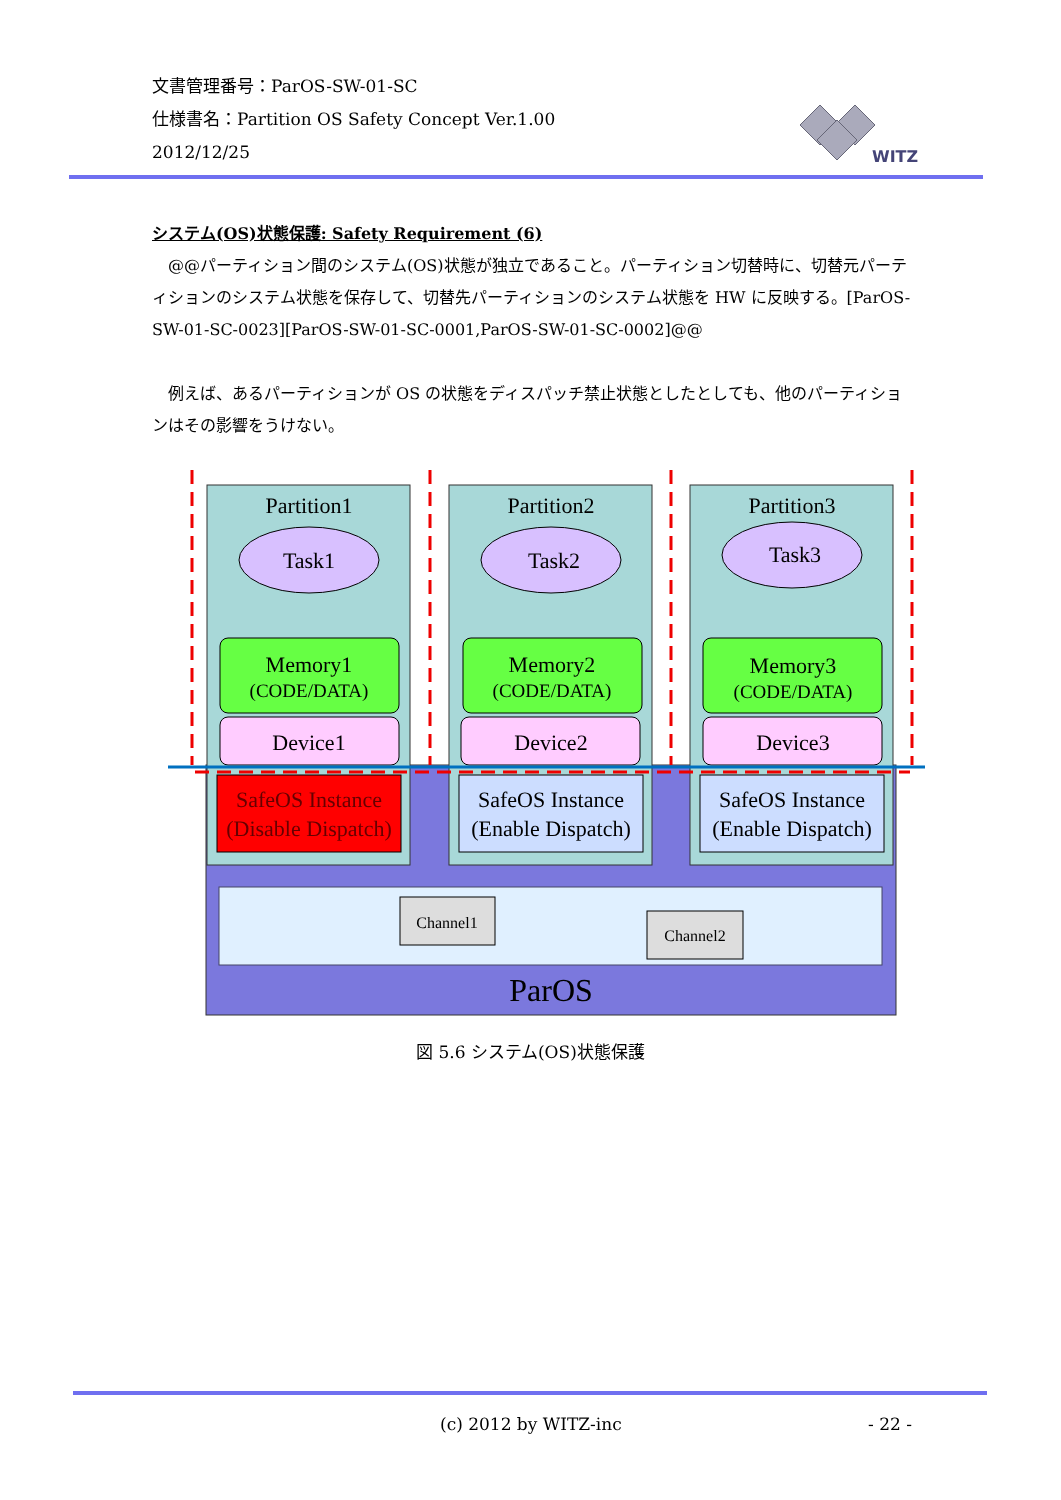文書管理番号：ParOS-SW-01-SC
仕様書名：Partition OS Safety Concept Ver.1.00
2012/12/25
WITZ
システム(OS)状態保護: Safety Requirement (6)
@@パーティション間のシステム(OS)状態が独立であること。パーティション切替時に、切替元パーティションのシステム状態を保存して、切替先パーティションのシステム状態を HW に反映する。[ParOS-SW-01-SC-0023][ParOS-SW-01-SC-0001,ParOS-SW-01-SC-0002]@@
例えば、あるパーティションが OS の状態をディスパッチ禁止状態としたとしても、他のパーティションはその影響をうけない。
Partition1
Partition2
Partition3
Task1
Task2
Task3
Memory1
Memory2
Memory3
(CODE/DATA)
(CODE/DATA)
(CODE/DATA)
Device1
Device2
Device3
SafeOS Instance
(Disable Dispatch)
SafeOS Instance
(Enable Dispatch)
SafeOS Instance
(Enable Dispatch)
Channel1
Channel2
ParOS
図 5.6 システム(OS)状態保護
(c) 2012 by WITZ-inc - 22 -